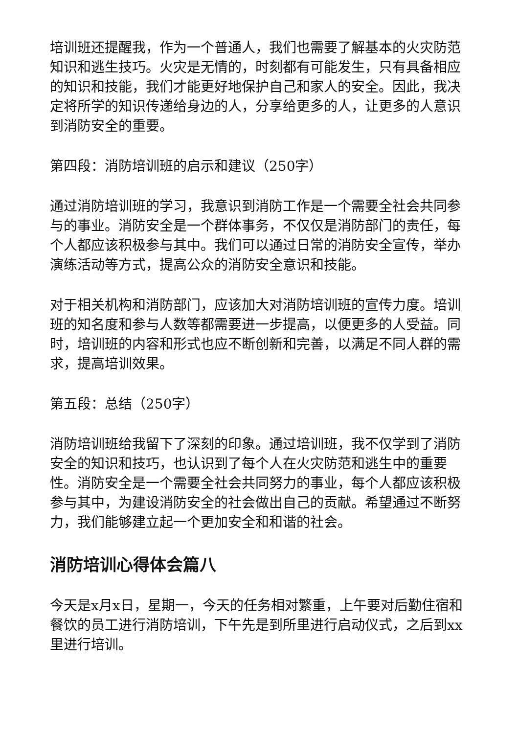培训班还提醒我，作为一个普通人，我们也需要了解基本的火灾防范知识和逃生技巧。火灾是无情的，时刻都有可能发生，只有具备相应的知识和技能，我们才能更好地保护自己和家人的安全。因此，我决定将所学的知识传递给身边的人，分享给更多的人，让更多的人意识到消防安全的重要。
第四段：消防培训班的启示和建议（250字）
通过消防培训班的学习，我意识到消防工作是一个需要全社会共同参与的事业。消防安全是一个群体事务，不仅仅是消防部门的责任，每个人都应该积极参与其中。我们可以通过日常的消防安全宣传，举办演练活动等方式，提高公众的消防安全意识和技能。
对于相关机构和消防部门，应该加大对消防培训班的宣传力度。培训班的知名度和参与人数等都需要进一步提高，以便更多的人受益。同时，培训班的内容和形式也应不断创新和完善，以满足不同人群的需求，提高培训效果。
第五段：总结（250字）
消防培训班给我留下了深刻的印象。通过培训班，我不仅学到了消防安全的知识和技巧，也认识到了每个人在火灾防范和逃生中的重要性。消防安全是一个需要全社会共同努力的事业，每个人都应该积极参与其中，为建设消防安全的社会做出自己的贡献。希望通过不断努力，我们能够建立起一个更加安全和和谐的社会。
消防培训心得体会篇八
今天是x月x日，星期一，今天的任务相对繁重，上午要对后勤住宿和餐饮的员工进行消防培训，下午先是到所里进行启动仪式，之后到xx里进行培训。